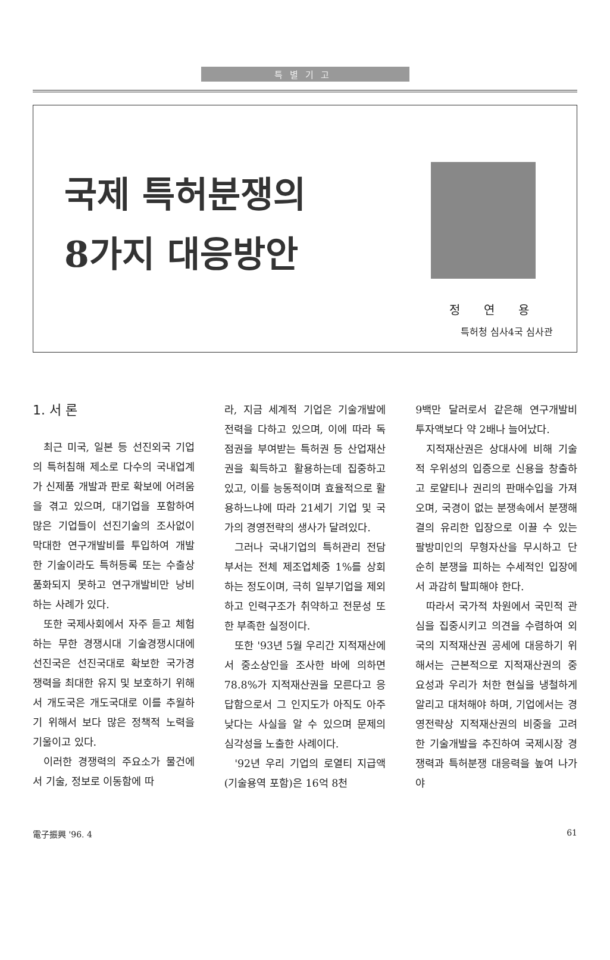특별기고
국제 특허분쟁의
8가지 대응방안
정연용
특허청 심사4국 심사관
1. 서 론
최근 미국, 일본 등 선진외국 기업의 특허침해 제소로 다수의 국내업계가 신제품 개발과 판로 확보에 어려움을 겪고 있으며, 대기업을 포함하여 많은 기업들이 선진기술의 조사없이 막대한 연구개발비를 투입하여 개발한 기술이라도 특허등록 또는 수출상품화되지 못하고 연구개발비만 낭비하는 사례가 있다.
또한 국제사회에서 자주 듣고 체험하는 무한 경쟁시대 기술경쟁시대에 선진국은 선진국대로 확보한 국가경쟁력을 최대한 유지 및 보호하기 위해서 개도국은 개도국대로 이를 추월하기 위해서 보다 많은 정책적 노력을 기울이고 있다.
이러한 경쟁력의 주요소가 물건에서 기술, 정보로 이동함에 따
라, 지금 세계적 기업은 기술개발에 전력을 다하고 있으며, 이에 따라 독점권을 부여받는 특허권 등 산업재산권을 획득하고 활용하는데 집중하고 있고, 이를 능동적이며 효율적으로 활용하느냐에 따라 21세기 기업 및 국가의 경영전략의 생사가 달려있다.
그러나 국내기업의 특허관리 전담부서는 전체 제조업체중 1%를 상회하는 정도이며, 극히 일부기업을 제외하고 인력구조가 취약하고 전문성 또한 부족한 실정이다.
또한 '93년 5월 우리간 지적재산에서 중소상인을 조사한 바에 의하면 78.8%가 지적재산권을 모른다고 응답함으로서 그 인지도가 아직도 아주 낮다는 사실을 알 수 있으며 문제의 심각성을 노출한 사례이다.
'92년 우리 기업의 로열티 지급액(기술용역 포함)은 16억 8천
9백만 달러로서 같은해 연구개발비 투자액보다 약 2배나 늘어났다.
지적재산권은 상대사에 비해 기술적 우위성의 입증으로 신용을 창출하고 로얄티나 권리의 판매수입을 가져오며, 국경이 없는 분쟁속에서 분쟁해결의 유리한 입장으로 이끌 수 있는 팔방미인의 무형자산을 무시하고 단순히 분쟁을 피하는 수세적인 입장에서 과감히 탈피해야 한다.
따라서 국가적 차원에서 국민적 관심을 집중시키고 의견을 수렴하여 외국의 지적재산권 공세에 대응하기 위해서는 근본적으로 지적재산권의 중요성과 우리가 처한 현실을 냉철하게 알리고 대처해야 하며, 기업에서는 경영전략상 지적재산권의 비중을 고려한 기술개발을 추진하여 국제시장 경쟁력과 특허분쟁 대응력을 높여 나가야
電子振興 '96. 4 61